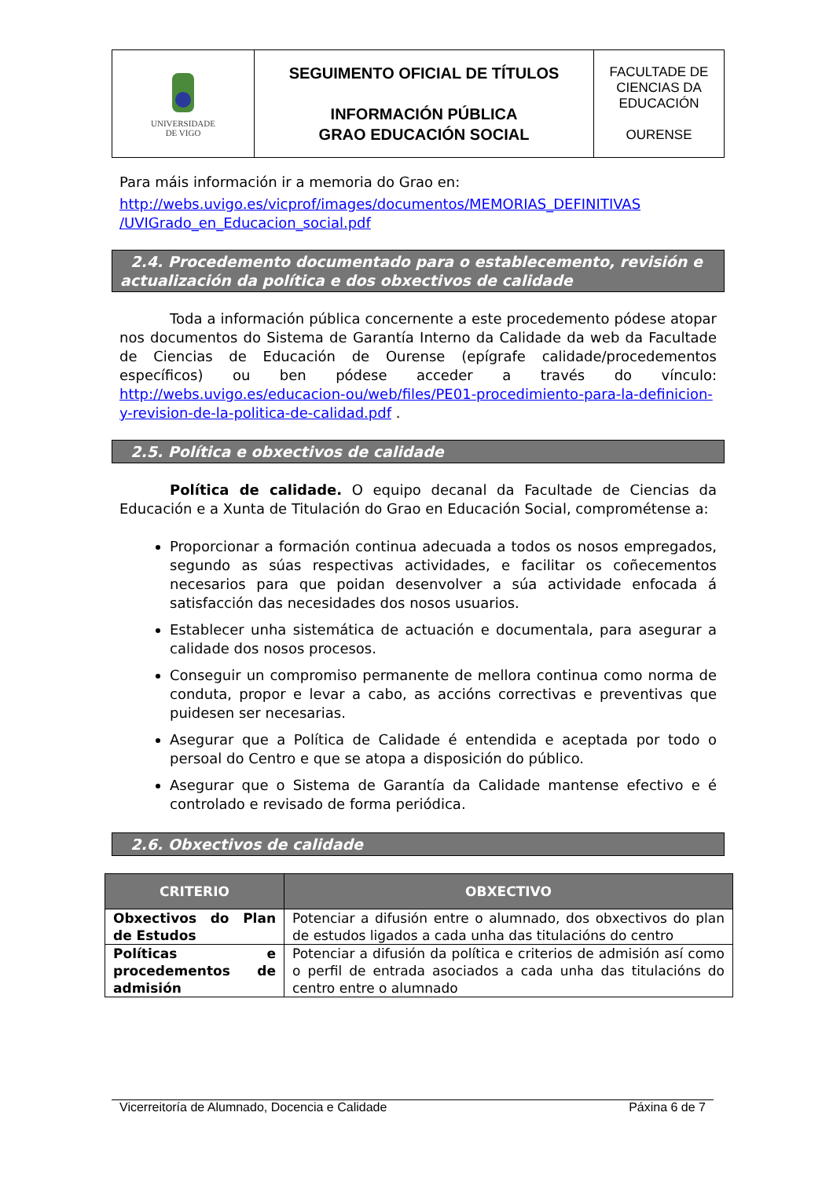| UNIVERSIDADE DE VIGO | SEGUIMENTO OFICIAL DE TÍTULOS INFORMACIÓN PÚBLICA GRAO EDUCACIÓN SOCIAL | FACULTADE DE CIENCIAS DA EDUCACIÓN OURENSE |
Para máis información ir a memoria do Grao en:
http://webs.uvigo.es/vicprof/images/documentos/MEMORIAS_DEFINITIVAS /UVIGrado_en_Educacion_social.pdf
2.4. Procedemento documentado para o establecemento, revisión e actualización da política e dos obxectivos de calidade
Toda a información pública concernente a este procedemento pódese atopar nos documentos do Sistema de Garantía Interno da Calidade da web da Facultade de Ciencias de Educación de Ourense (epígrafe calidade/procedementos específicos) ou ben pódese acceder a través do vínculo: http://webs.uvigo.es/educacion-ou/web/files/PE01-procedimiento-para-la-definicion-y-revision-de-la-politica-de-calidad.pdf .
2.5. Política e obxectivos de calidade
Política de calidade. O equipo decanal da Facultade de Ciencias da Educación e a Xunta de Titulación do Grao en Educación Social, comprométense a:
Proporcionar a formación continua adecuada a todos os nosos empregados, segundo as súas respectivas actividades, e facilitar os coñecementos necesarios para que poidan desenvolver a súa actividade enfocada á satisfacción das necesidades dos nosos usuarios.
Establecer unha sistemática de actuación e documentala, para asegurar a calidade dos nosos procesos.
Conseguir un compromiso permanente de mellora continua como norma de conduta, propor e levar a cabo, as accións correctivas e preventivas que puidesen ser necesarias.
Asegurar que a Política de Calidade é entendida e aceptada por todo o persoal do Centro e que se atopa a disposición do público.
Asegurar que o Sistema de Garantía da Calidade mantense efectivo e é controlado e revisado de forma periódica.
2.6. Obxectivos de calidade
| CRITERIO | OBXECTIVO |
| --- | --- |
| Obxectivos do Plan de Estudos | Potenciar a difusión entre o alumnado, dos obxectivos do plan de estudos ligados a cada unha das titulacións do centro |
| Políticas e procedementos de admisión | Potenciar a difusión da política e criterios de admisión así como o perfil de entrada asociados a cada unha das titulacións do centro entre o alumnado |
Vicerreitoría de Alumnado, Docencia e Calidade Páxina 6 de 7